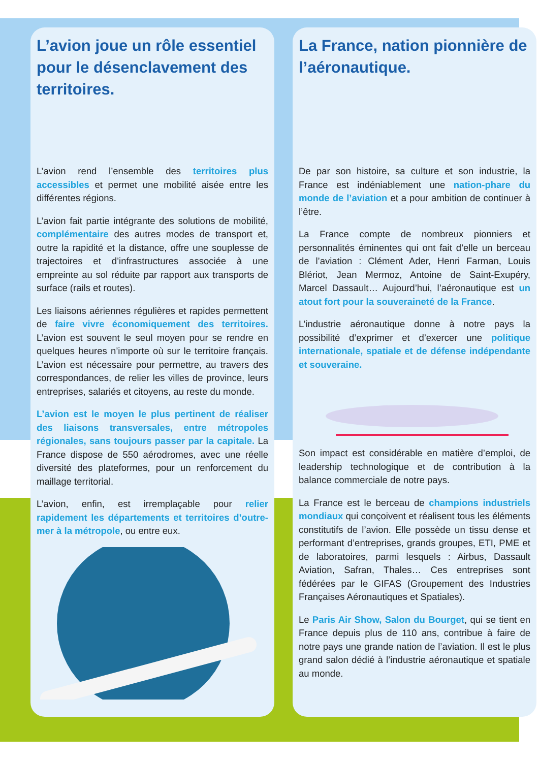L’avion joue un rôle essentiel pour le désenclavement des territoires.
L’avion rend l’ensemble des territoires plus accessibles et permet une mobilité aisée entre les différentes régions.
L’avion fait partie intégrante des solutions de mobilité, complémentaire des autres modes de transport et, outre la rapidité et la distance, offre une souplesse de trajectoires et d’infrastructures associée à une empreinte au sol réduite par rapport aux transports de surface (rails et routes).
Les liaisons aériennes régulières et rapides permettent de faire vivre économiquement des territoires. L’avion est souvent le seul moyen pour se rendre en quelques heures n’importe où sur le territoire français. L’avion est nécessaire pour permettre, au travers des correspondances, de relier les villes de province, leurs entreprises, salariés et citoyens, au reste du monde.
L’avion est le moyen le plus pertinent de réaliser des liaisons transversales, entre métropoles régionales, sans toujours passer par la capitale. La France dispose de 550 aérodromes, avec une réelle diversité des plateformes, pour un renforcement du maillage territorial.
L’avion, enfin, est irremplaçable pour relier rapidement les départements et territoires d’outre-mer à la métropole, ou entre eux.
La France, nation pionnière de l’aéronautique.
De par son histoire, sa culture et son industrie, la France est indéniablement une nation-phare du monde de l’aviation et a pour ambition de continuer à l’être.
La France compte de nombreux pionniers et personnalités éminentes qui ont fait d’elle un berceau de l’aviation : Clément Ader, Henri Farman, Louis Blériot, Jean Mermoz, Antoine de Saint-Exupéry, Marcel Dassault… Aujourd’hui, l’aéronautique est un atout fort pour la souveraineté de la France.
L’industrie aéronautique donne à notre pays la possibilité d’exprimer et d’exercer une politique internationale, spatiale et de défense indépendante et souveraine.
Son impact est considérable en matière d’emploi, de leadership technologique et de contribution à la balance commerciale de notre pays.
La France est le berceau de champions industriels mondiaux qui conçoivent et réalisent tous les éléments constitutifs de l’avion. Elle possède un tissu dense et performant d’entreprises, grands groupes, ETI, PME et de laboratoires, parmi lesquels : Airbus, Dassault Aviation, Safran, Thales… Ces entreprises sont fédérées par le GIFAS (Groupement des Industries Françaises Aéronautiques et Spatiales).
Le Paris Air Show, Salon du Bourget, qui se tient en France depuis plus de 110 ans, contribue à faire de notre pays une grande nation de l’aviation. Il est le plus grand salon dédié à l’industrie aéronautique et spatiale au monde.